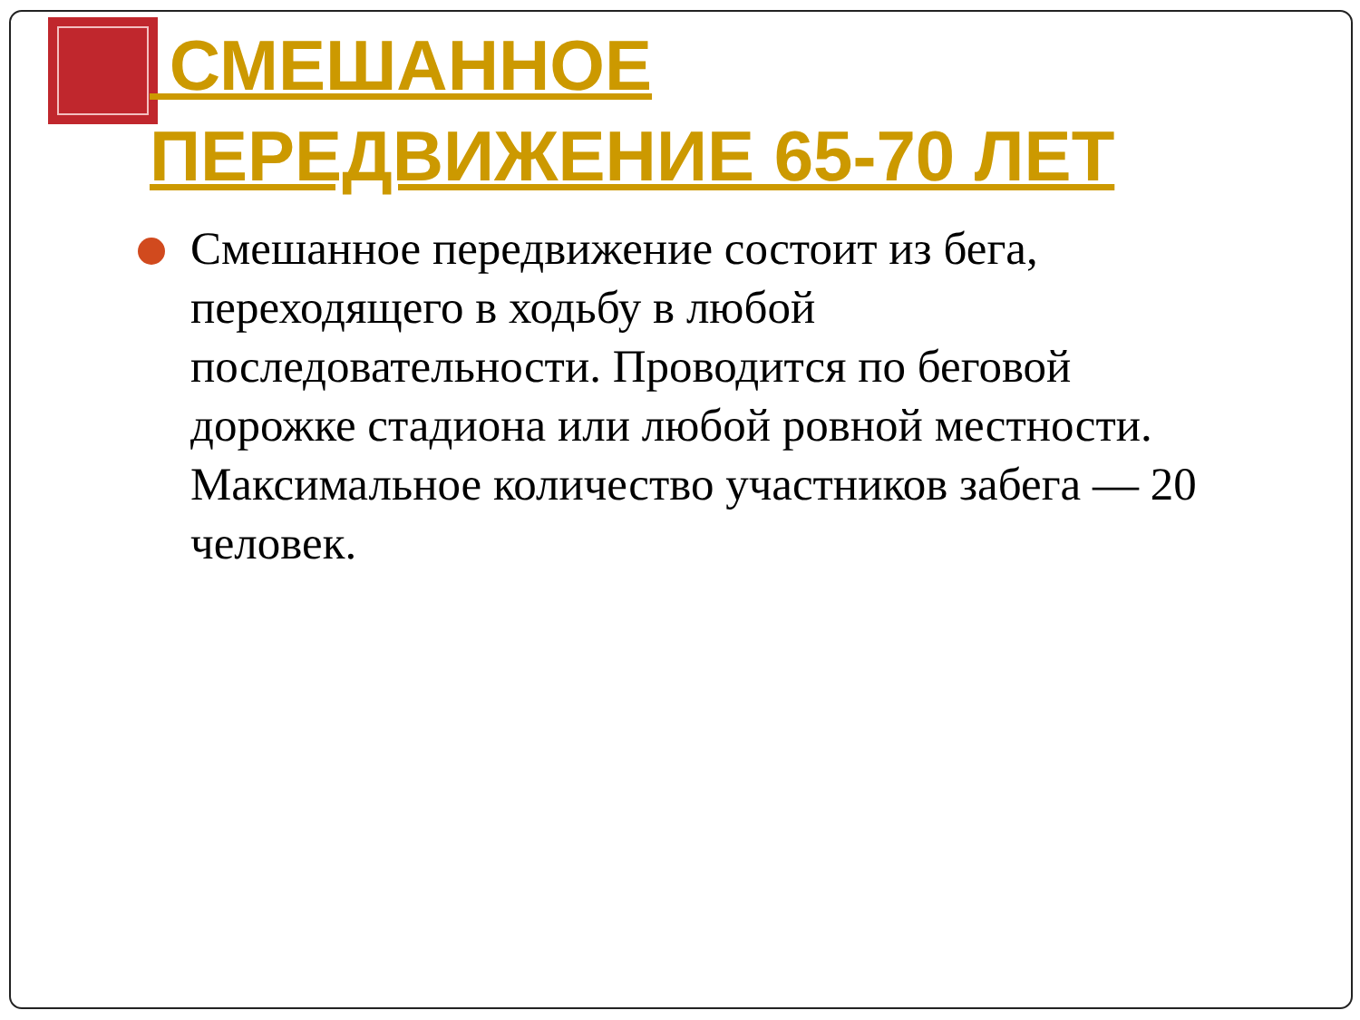СМЕШАННОЕ ПЕРЕДВИЖЕНИЕ 65-70 ЛЕТ
Смешанное передвижение состоит из бега, переходящего в ходьбу в любой последовательности. Проводится по беговой дорожке стадиона или любой ровной местности. Максимальное количество участников забега — 20 человек.